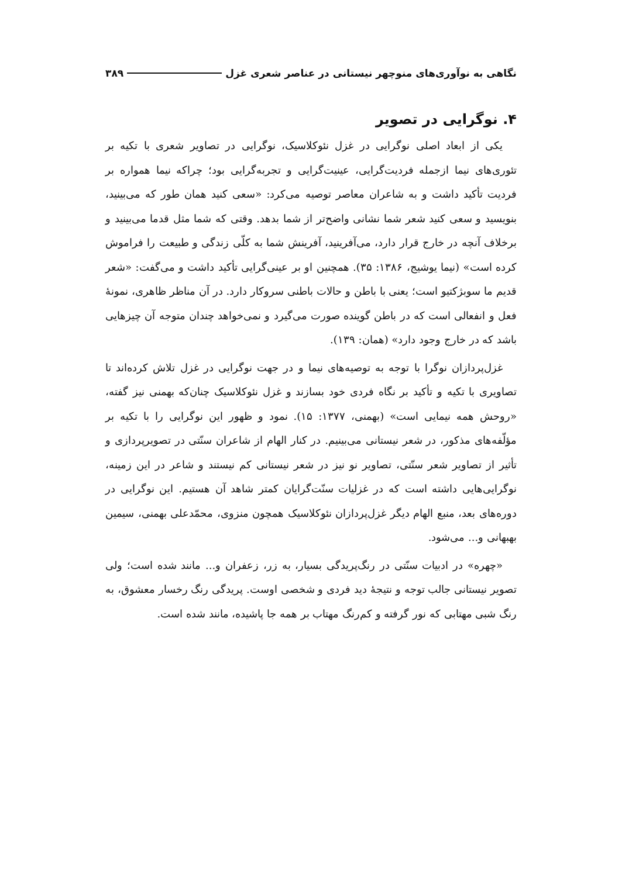نگاهی به نوآوری‌های منوچهر نیستانی در عناصر شعری غزل ۳۸۹
۴. نوگرایی در تصویر
یکی از ابعاد اصلی نوگرایی در غزل نئوکلاسیک، نوگرایی در تصاویر شعری با تکیه بر تئوری‌های نیما ازجمله فردیت‌گرایی، عینیت‌گرایی و تجربه‌گرایی بود؛ چراکه نیما همواره بر فردیت تأکید داشت و به شاعران معاصر توصیه می‌کرد: «سعی کنید همان طور که می‌بینید، بنویسید و سعی کنید شعر شما نشانی واضح‌تر از شما بدهد. وقتی که شما مثل قدما می‌بینید و برخلاف آنچه در خارج قرار دارد، می‌آفرینید، آفرینش شما به کلّی زندگی و طبیعت را فراموش کرده است» (نیما یوشیج، ۱۳۸۶: ۳۵). همچنین او بر عینی‌گرایی تأکید داشت و می‌گفت: «شعر قدیم ما سوبژکتیو است؛ یعنی با باطن و حالات باطنی سروکار دارد. در آن مناظر ظاهری، نمونهٔ فعل و انفعالی است که در باطن گوینده صورت می‌گیرد و نمی‌خواهد چندان متوجه آن چیزهایی باشد که در خارج وجود دارد» (همان: ۱۳۹).
غزل‌پردازان نوگرا با توجه به توصیه‌های نیما و در جهت نوگرایی در غزل تلاش کرده‌اند تا تصاویری با تکیه و تأکید بر نگاه فردی خود بسازند و غزل نئوکلاسیک چنان‌که بهمنی نیز گفته، «روحش همه نیمایی است» (بهمنی، ۱۳۷۷: ۱۵). نمود و ظهور این نوگرایی را با تکیه بر مؤلّفه‌های مذکور، در شعر نیستانی می‌بینیم. در کنار الهام از شاعران سنّتی در تصویرپردازی و تأثیر از تصاویر شعر سنّتی، تصاویر نو نیز در شعر نیستانی کم نیستند و شاعر در این زمینه، نوگرایی‌هایی داشته است که در غزلیات سنّت‌گرایان کمتر شاهد آن هستیم. این نوگرایی در دوره‌های بعد، منبع الهام دیگر غزل‌پردازان نئوکلاسیک همچون منزوی، محمّدعلی بهمنی، سیمین بهبهانی و... می‌شود.
«چهره» در ادبیات سنّتی در رنگ‌پریدگی بسیار، به زر، زعفران و... مانند شده است؛ ولی تصویر نیستانی جالب توجه و نتیجهٔ دید فردی و شخصی اوست. پریدگی رنگ رخسار معشوق، به رنگ شبی مهتابی که نور گرفته و کم‌رنگ مهتاب بر همه جا پاشیده، مانند شده است.